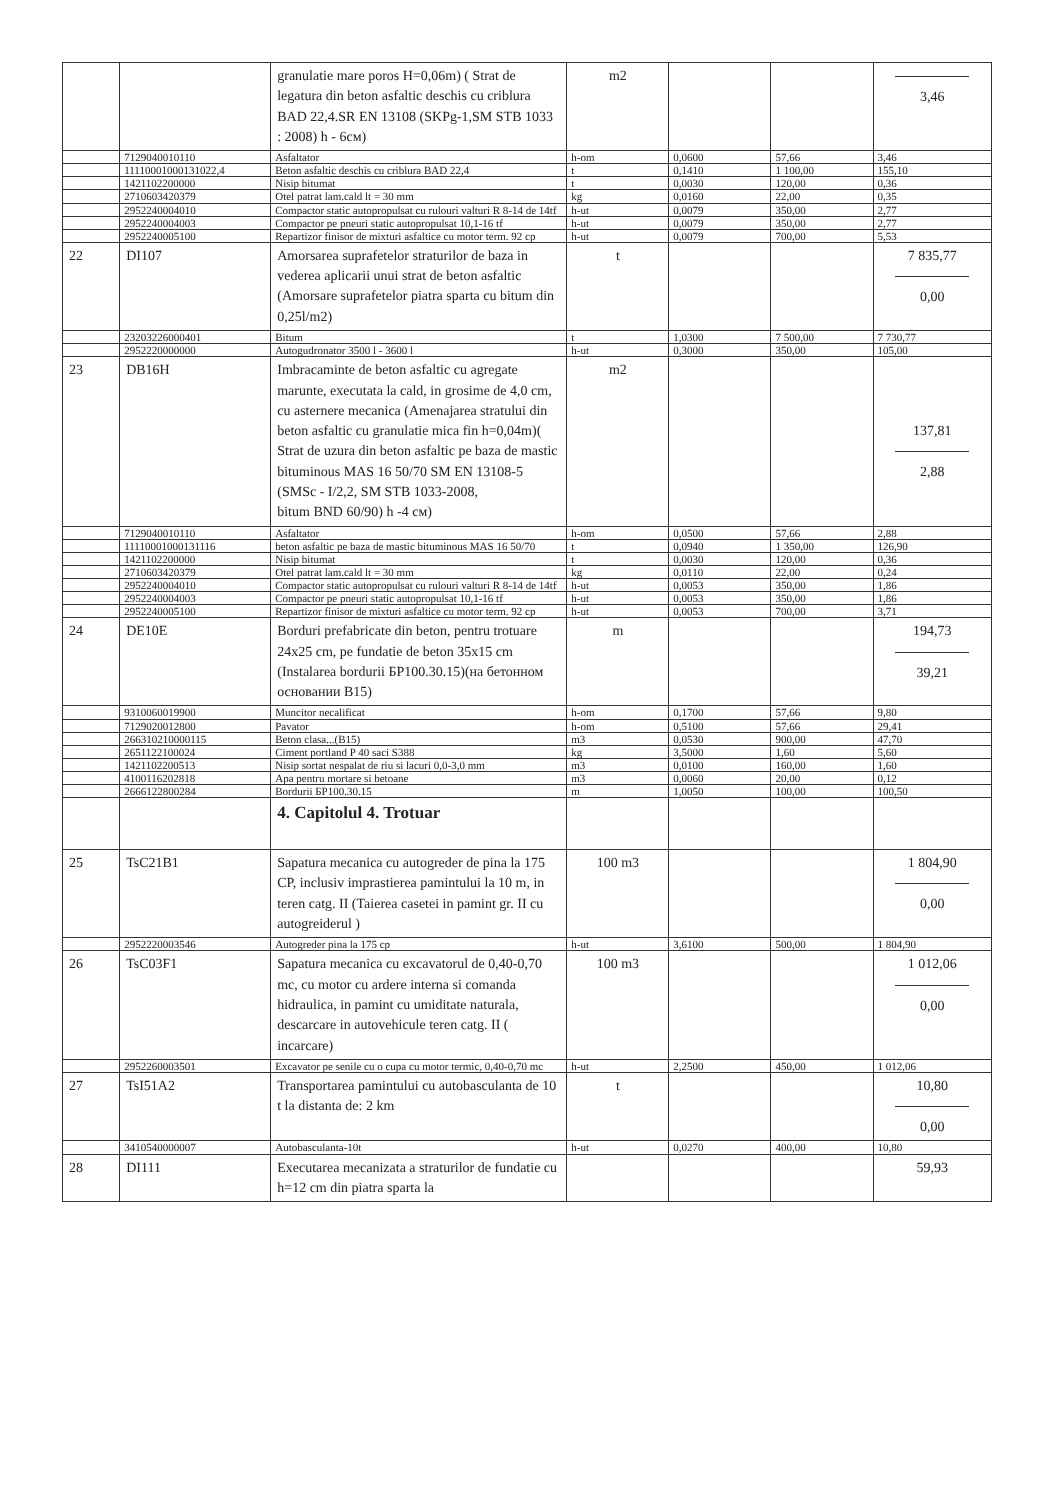| | | granulatie mare poros H=0,06m) ( Strat de legatura din beton asfaltic deschis cu criblura BAD 22,4.SR EN 13108 (SKPg-1,SM STB 1033 : 2008) h - 6см) | m2 | | | 3,46 |
| | 7129040010110 | Asfaltator | h-om | 0,0600 | 57,66 | 3,46 |
| | 11110001000131022,4 | Beton asfaltic deschis cu criblura BAD 22,4 | t | 0,1410 | 1 100,00 | 155,10 |
| | 1421102200000 | Nisip bitumat | t | 0,0030 | 120,00 | 0,36 |
| | 2710603420379 | Otel patrat lam.cald lt = 30 mm | kg | 0,0160 | 22,00 | 0,35 |
| | 2952240004010 | Compactor static autopropulsat cu rulouri valturi R 8-14 de 14tf | h-ut | 0,0079 | 350,00 | 2,77 |
| | 2952240004003 | Compactor pe pneuri static autopropulsat 10,1-16 tf | h-ut | 0,0079 | 350,00 | 2,77 |
| | 2952240005100 | Repartizor finisor de mixturi asfaltice cu motor term. 92 cp | h-ut | 0,0079 | 700,00 | 5,53 |
| 22 | DI107 | Amorsarea suprafetelor straturilor de baza in vederea aplicarii unui strat de beton asfaltic (Amorsare suprafetelor piatra sparta cu bitum din 0,25l/m2) | t | | | 7 835,77 0,00 |
| | 23203226000401 | Bitum | t | 1,0300 | 7 500,00 | 7 730,77 |
| | 2952220000000 | Autogudronator 3500 l - 3600 l | h-ut | 0,3000 | 350,00 | 105,00 |
| 23 | DB16H | Imbracaminte de beton asfaltic cu agregate marunte, executata la cald, in grosime de 4,0 cm, cu asternere mecanica (Amenajarea stratului din beton asfaltic cu granulatie mica fin h=0,04m)( Strat de uzura din beton asfaltic pe baza de mastic bituminous MAS 16 50/70 SM EN 13108-5 (SMSc - I/2,2, SM STB 1033-2008, bitum BND 60/90) h -4 см) | m2 | | | 137,81 2,88 |
| | 7129040010110 | Asfaltator | h-om | 0,0500 | 57,66 | 2,88 |
| | 11110001000131116 | beton asfaltic pe baza de mastic bituminous MAS 16 50/70 | t | 0,0940 | 1 350,00 | 126,90 |
| | 1421102200000 | Nisip bitumat | t | 0,0030 | 120,00 | 0,36 |
| | 2710603420379 | Otel patrat lam.cald lt = 30 mm | kg | 0,0110 | 22,00 | 0,24 |
| | 2952240004010 | Compactor static autopropulsat cu rulouri valturi R 8-14 de 14tf | h-ut | 0,0053 | 350,00 | 1,86 |
| | 2952240004003 | Compactor pe pneuri static autopropulsat 10,1-16 tf | h-ut | 0,0053 | 350,00 | 1,86 |
| | 2952240005100 | Repartizor finisor de mixturi asfaltice cu motor term. 92 cp | h-ut | 0,0053 | 700,00 | 3,71 |
| 24 | DE10E | Borduri prefabricate din beton, pentru trotuare 24x25 cm, pe fundatie de beton 35x15 cm (Instalarea bordurii БР100.30.15)(на бетонном основании B15) | m | | | 194,73 39,21 |
| | 9310060019900 | Muncitor necalificat | h-om | 0,1700 | 57,66 | 9,80 |
| | 7129020012800 | Pavator | h-om | 0,5100 | 57,66 | 29,41 |
| | 266310210000115 | Beton clasa...(B15) | m3 | 0,0530 | 900,00 | 47,70 |
| | 2651122100024 | Ciment portland P 40 saci S388 | kg | 3,5000 | 1,60 | 5,60 |
| | 1421102200513 | Nisip sortat nespalat de riu si lacuri 0,0-3,0 mm | m3 | 0,0100 | 160,00 | 1,60 |
| | 4100116202818 | Apa pentru mortare si betoane | m3 | 0,0060 | 20,00 | 0,12 |
| | 2666122800284 | Bordurii БР100.30.15 | m | 1,0050 | 100,00 | 100,50 |
| | | 4. Capitolul 4. Trotuar | | | | |
| 25 | TsC21B1 | Sapatura mecanica cu autogreder de pina la 175 CP, inclusiv imprastierea pamintului la 10 m, in teren catg. II (Taierea casetei in pamint gr. II cu autogreiderul ) | 100 m3 | | | 1 804,90 0,00 |
| | 2952220003546 | Autogreder pina la 175 cp | h-ut | 3,6100 | 500,00 | 1 804,90 |
| 26 | TsC03F1 | Sapatura mecanica cu excavatorul de 0,40-0,70 mc, cu motor cu ardere interna si comanda hidraulica, in pamint cu umiditate naturala, descarcare in autovehicule teren catg. II ( incarcare) | 100 m3 | | | 1 012,06 0,00 |
| | 2952260003501 | Excavator pe senile cu o cupa cu motor termic, 0,40-0,70 mc | h-ut | 2,2500 | 450,00 | 1 012,06 |
| 27 | TsI51A2 | Transportarea pamintului cu autobasculanta de 10 t la distanta de: 2 km | t | | | 10,80 0,00 |
| | 3410540000007 | Autobasculanta-10t | h-ut | 0,0270 | 400,00 | 10,80 |
| 28 | DI111 | Executarea mecanizata a straturilor de fundatie cu h=12 cm din piatra sparta la | | | | 59,93 |